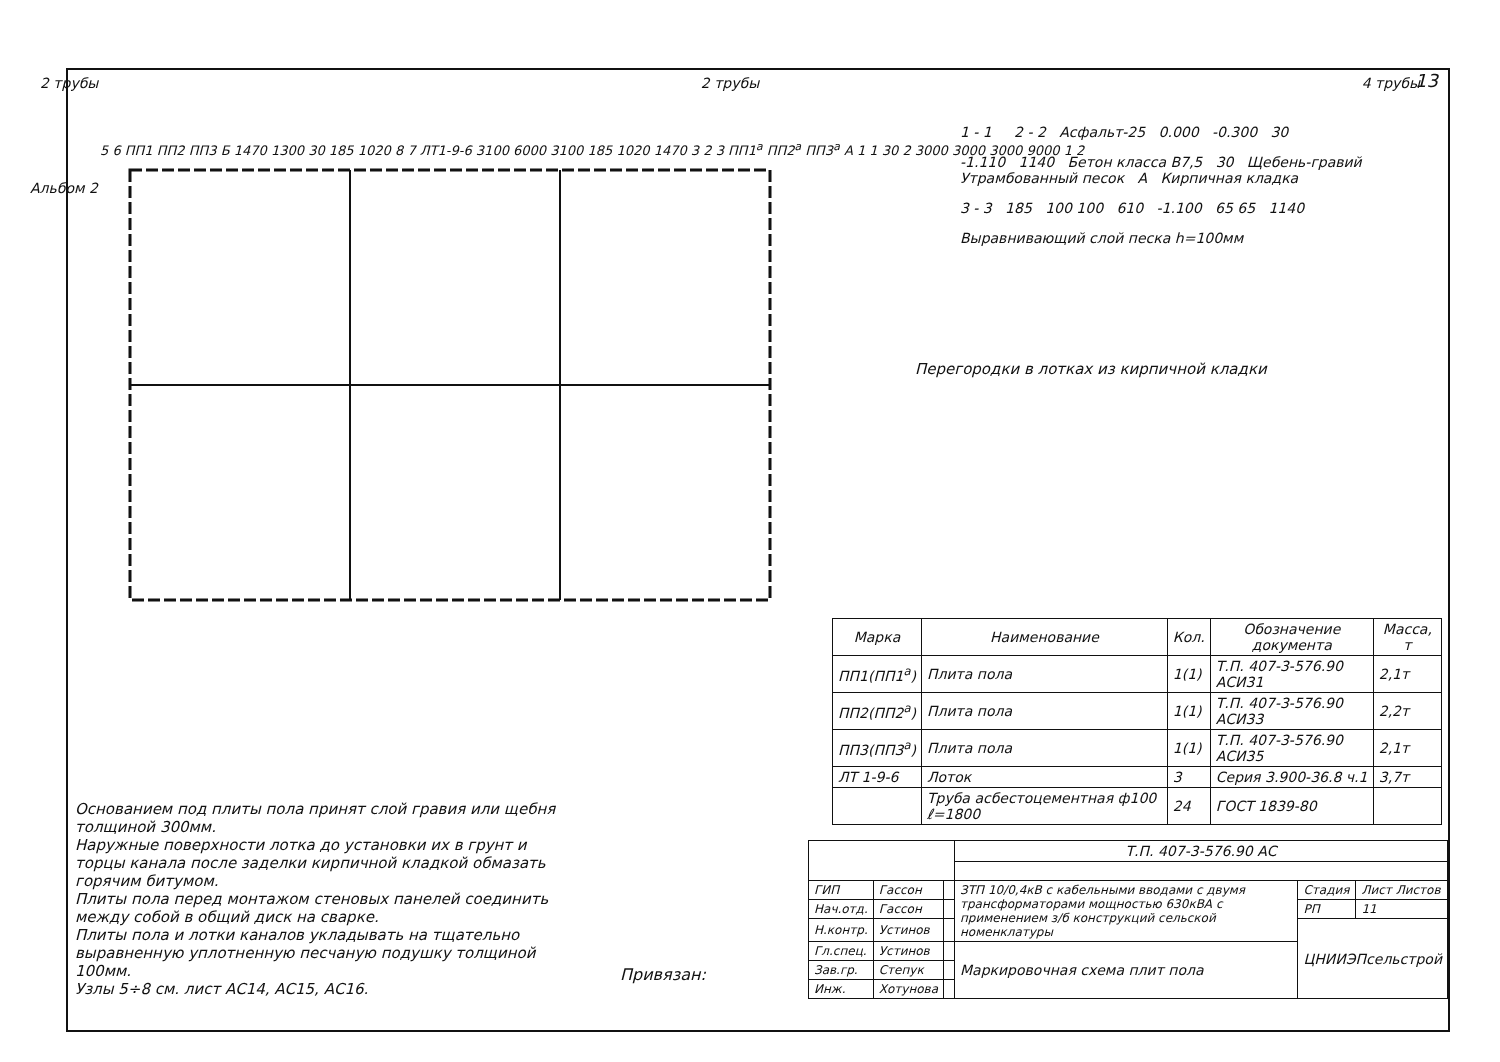13
Альбом 2
2 трубы 2 трубы 4 трубы
5 6 ПП1 ПП2 ПП3 Б 1470 1300 30 185 1020 8 7 ЛТ1-9-6 3100 6000 3100 185 1020 1470 3 2 3 ПП1<sup>а</sup> ПП2<sup>а</sup> ПП3<sup>а</sup> А 1 1 30 2 3000 3000 3000 9000 1 2
Перегородки в лотках из кирпичной кладки
1 - 1 2 - 2 Асфальт-25 0.000 -0.300 30
-1.110 1140 Бетон класса В7,5 30 Щебень-гравий Утрамбованный песок А Кирпичная кладка
3 - 3 185 100 100 610 -1.100 65 65 1140
Выравнивающий слой песка h=100мм
| Марка | Наименование | Кол. | Обозначение документа | Масса, т |
| --- | --- | --- | --- | --- |
| ПП1(ПП1<sup>а</sup>) | Плита пола | 1(1) | Т.П. 407-3-576.90 АСИ31 | 2,1т |
| ПП2(ПП2<sup>а</sup>) | Плита пола | 1(1) | Т.П. 407-3-576.90 АСИ33 | 2,2т |
| ПП3(ПП3<sup>а</sup>) | Плита пола | 1(1) | Т.П. 407-3-576.90 АСИ35 | 2,1т |
| ЛТ 1-9-6 | Лоток | 3 | Серия 3.900-36.8 ч.1 | 3,7т |
| | Труба асбестоцементная ф100 ℓ=1800 | 24 | ГОСТ 1839-80 | |
Основанием под плиты пола принят слой гравия или щебня толщиной 300мм.
Наружные поверхности лотка до установки их в грунт и торцы канала после заделки кирпичной кладкой обмазать горячим битумом.
Плиты пола перед монтажом стеновых панелей соединить между собой в общий диск на сварке.
Плиты пола и лотки каналов укладывать на тщательно выравненную уплотненную песчаную подушку толщиной 100мм.
Узлы 5÷8 см. лист АС14, АС15, АС16.
Привязан:
| | | | Т.П. 407-3-576.90 АС | | |
| ГИП | Гассон | | ЗТП 10/0,4кВ с кабельными вводами с двумя трансформаторами мощностью 630кВА с применением з/б конструкций сельской номенклатуры | Стадия | Лист Листов |
| Нач.отд. | Гассон | | | РП | 11 |
| Н.контр. | Устинов | | | ЦНИИЭПсельстрой | |
| Гл.спец. | Устинов | | Маркировочная схема плит пола | | |
| Зав.гр. | Степук | | | | |
| Инж. | Хотунова | | | | |